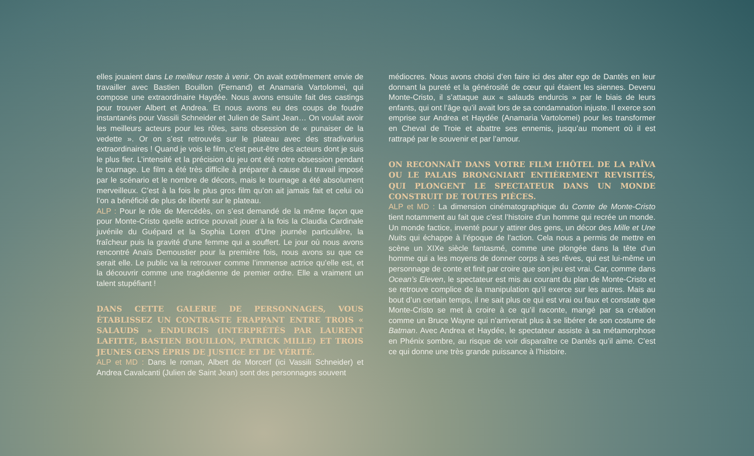elles jouaient dans Le meilleur reste à venir. On avait extrêmement envie de travailler avec Bastien Bouillon (Fernand) et Anamaria Vartolomei, qui compose une extraordinaire Haydée. Nous avons ensuite fait des castings pour trouver Albert et Andrea. Et nous avons eu des coups de foudre instantanés pour Vassili Schneider et Julien de Saint Jean… On voulait avoir les meilleurs acteurs pour les rôles, sans obsession de « punaiser de la vedette ». Or on s’est retrouvés sur le plateau avec des stradivarius extraordinaires ! Quand je vois le film, c’est peut-être des acteurs dont je suis le plus fier. L’intensité et la précision du jeu ont été notre obsession pendant le tournage. Le film a été très difficile à préparer à cause du travail imposé par le scénario et le nombre de décors, mais le tournage a été absolument merveilleux. C’est à la fois le plus gros film qu’on ait jamais fait et celui où l’on a bénéficié de plus de liberté sur le plateau.
ALP : Pour le rôle de Mercédès, on s’est demandé de la même façon que pour Monte-Cristo quelle actrice pouvait jouer à la fois la Claudia Cardinale juvénile du Guépard et la Sophia Loren d’Une journée particulière, la fraîcheur puis la gravité d’une femme qui a souffert. Le jour où nous avons rencontré Anaïs Demoustier pour la première fois, nous avons su que ce serait elle. Le public va la retrouver comme l’immense actrice qu’elle est, et la découvrir comme une tragédienne de premier ordre. Elle a vraiment un talent stupéfiant !
DANS CETTE GALERIE DE PERSONNAGES, VOUS ÉTABLISSEZ UN CONTRASTE FRAPPANT ENTRE TROIS « SALAUDS » ENDURCIS (INTERPRÉTÉS PAR LAURENT LAFITTE, BASTIEN BOUILLON, PATRICK MILLE) ET TROIS JEUNES GENS ÉPRIS DE JUSTICE ET DE VÉRITÉ.
ALP et MD : Dans le roman, Albert de Morcerf (ici Vassili Schneider) et Andrea Cavalcanti (Julien de Saint Jean) sont des personnages souvent
médiocres. Nous avons choisi d’en faire ici des alter ego de Dantès en leur donnant la pureté et la générosité de cœur qui étaient les siennes. Devenu Monte-Cristo, il s’attaque aux « salauds endurcis » par le biais de leurs enfants, qui ont l’âge qu’il avait lors de sa condamnation injuste. Il exerce son emprise sur Andrea et Haydée (Anamaria Vartolomei) pour les transformer en Cheval de Troie et abattre ses ennemis, jusqu’au moment où il est rattrapé par le souvenir et par l’amour.
ON RECONNAÎT DANS VOTRE FILM L’HÔTEL DE LA PAÏVA OU LE PALAIS BRONGNIART ENTIÈREMENT REVISITÉS, QUI PLONGENT LE SPECTATEUR DANS UN MONDE CONSTRUIT DE TOUTES PIÈCES.
ALP et MD : La dimension cinématographique du Comte de Monte-Cristo tient notamment au fait que c’est l’histoire d’un homme qui recrée un monde. Un monde factice, inventé pour y attirer des gens, un décor des Mille et Une Nuits qui échappe à l’époque de l’action. Cela nous a permis de mettre en scène un XIXe siècle fantasmé, comme une plongée dans la tête d’un homme qui a les moyens de donner corps à ses rêves, qui est lui-même un personnage de conte et finit par croire que son jeu est vrai. Car, comme dans Ocean’s Eleven, le spectateur est mis au courant du plan de Monte-Cristo et se retrouve complice de la manipulation qu’il exerce sur les autres. Mais au bout d’un certain temps, il ne sait plus ce qui est vrai ou faux et constate que Monte-Cristo se met à croire à ce qu’il raconte, mangé par sa création comme un Bruce Wayne qui n’arriverait plus à se libérer de son costume de Batman. Avec Andrea et Haydée, le spectateur assiste à sa métamorphose en Phénix sombre, au risque de voir disparaître ce Dantès qu’il aime. C’est ce qui donne une très grande puissance à l’histoire.